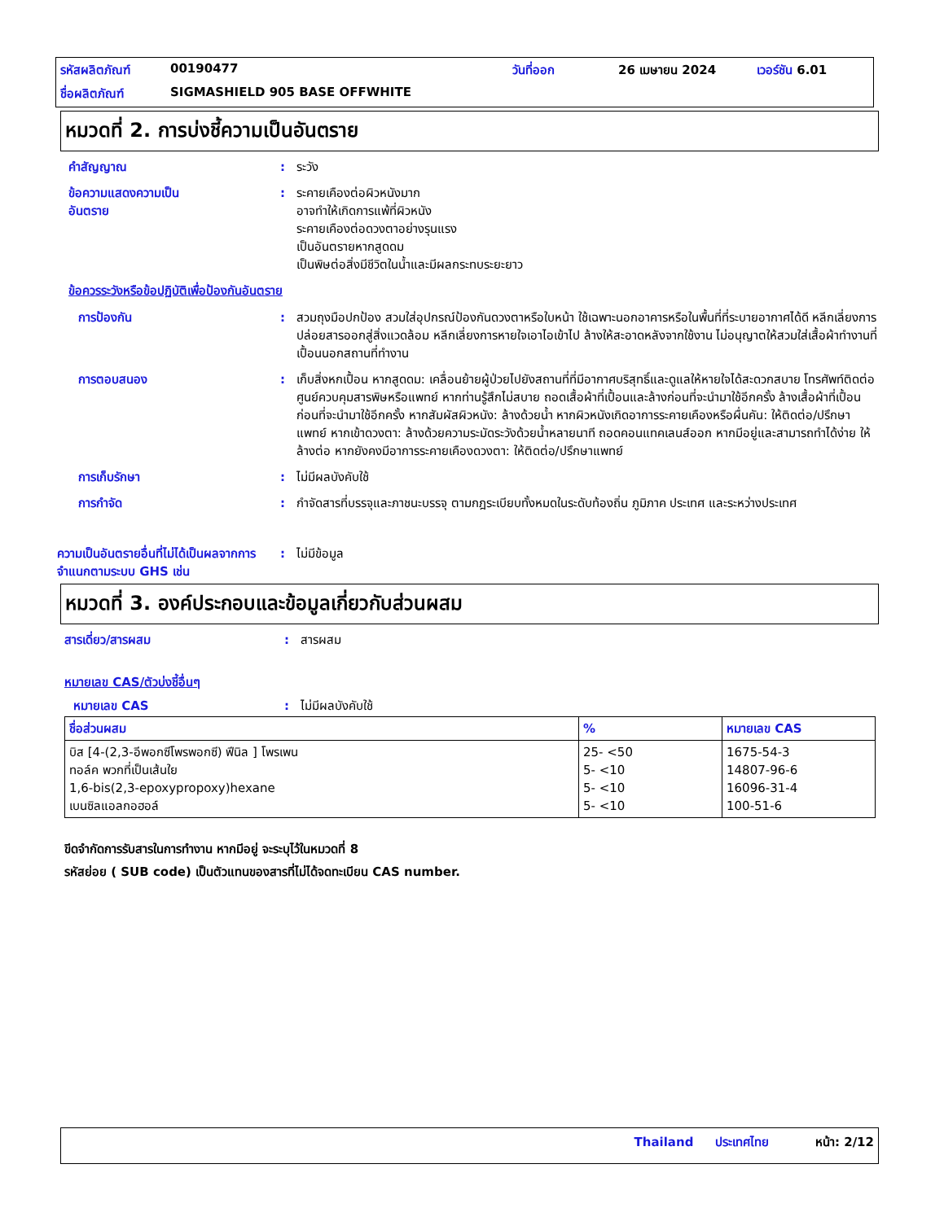รหัสผลิตภัณฑ์ 00190477 วันที่ออก 26 เมษายน 2024 เวอร์ชัน 6.01 ชื่อผลิตภัณฑ์ SIGMASHIELD 905 BASE OFFWHITE
หมวดที่ 2. การบ่งชี้ความเป็นอันตราย
คำสัญญาณ: ระวัง
ข้อความแสดงความเป็น
อันตราย: ระคายเคืองต่อผิวหนังมาก
อาจทำให้เกิดการแพ้ที่ผิวหนัง
ระคายเคืองต่อดวงตาอย่างรุนแรง
เป็นอันตรายหากสูดดม
เป็นพิษต่อสิ่งมีชีวิตในน้ำและมีผลกระทบระยะยาว
ข้อควรระวังหรือข้อปฏิบัติเพื่อป้องกันอันตราย
การป้องกัน: สวมถุงมือปกป้อง สวมใส่อุปกรณ์ป้องกันดวงตาหรือใบหน้า ใช้เฉพาะนอกอาคารหรือในพื้นที่ที่ระบายอากาศได้ดี หลีกเลี่ยงการปล่อยสารออกสู่สิ่งแวดล้อม หลีกเลี่ยงการหายใจเอาไอเข้าไป ล้างให้สะอาดหลังจากใช้งาน ไม่อนุญาตให้สวมใส่เสื้อผ้าทำงานที่เปื้อนนอกสถานที่ทำงาน
การตอบสนอง: เก็บสิ่งหกเปื้อน หากสูดดม: เคลื่อนย้ายผู้ป่วยไปยังสถานที่ที่มีอากาศบริสุทธิ์และดูแลให้หายใจได้สะดวกสบาย โทรศัพท์ติดต่อศูนย์ควบคุมสารพิษหรือแพทย์ หากท่านรู้สึกไม่สบาย ถอดเสื้อผ้าที่เปื้อนและล้างก่อนที่จะนำมาใช้อีกครั้ง ล้างเสื้อผ้าที่เปื้อนก่อนที่จะนำมาใช้อีกครั้ง หากสัมผัสผิวหนัง: ล้างด้วยน้ำ หากผิวหนังเกิดอาการระคายเคืองหรือผื่นคัน: ให้ติดต่อ/ปรึกษาแพทย์ หากเข้าดวงตา: ล้างด้วยความระมัดระวังด้วยน้ำหลายนาที ถอดคอนแทคเลนส์ออก หากมีอยู่และสามารถทำได้ง่าย ให้ล้างต่อ หากยังคงมีอาการระคายเคืองดวงตา: ให้ติดต่อ/ปรึกษาแพทย์
การเก็บรักษา: ไม่มีผลบังคับใช้
การกำจัด: กำจัดสารที่บรรจุและภาชนะบรรจุ ตามกฎระเบียบทั้งหมดในระดับท้องถิ่น ภูมิภาค ประเทศ และระหว่างประเทศ
ความเป็นอันตรายอื่นที่ไม่ได้เป็นผลจากการจำแนกตามระบบ GHS เช่น: ไม่มีข้อมูล
หมวดที่ 3. องค์ประกอบและข้อมูลเกี่ยวกับส่วนผสม
สารเดี่ยว/สารผสม: สารผสม
หมายเลข CAS/ตัวบ่งชี้อื่นๆ
หมายเลข CAS: ไม่มีผลบังคับใช้
| ชื่อส่วนผสม | % | หมายเลข CAS |
| --- | --- | --- |
| บิส [4-(2,3-อีพอกซีโพรพอกซี) ฟีนิล ] โพรเพน ทอล์ค พวกที่เป็นเส้นใย 1,6-bis(2,3-epoxypropoxy)hexane เบนซิลแอลกอฮอล์ | 25- <50 5- <10 5- <10 5- <10 | 1675-54-3 14807-96-6 16096-31-4 100-51-6 |
ขีดจำกัดการรับสารในการทำงาน หากมีอยู่ จะระบุไว้ในหมวดที่ 8
รหัสย่อย ( SUB code) เป็นตัวแทนของสารที่ไม่ได้จดทะเบียน CAS number.
Thailand ประเทศไทย หน้า: 2/12